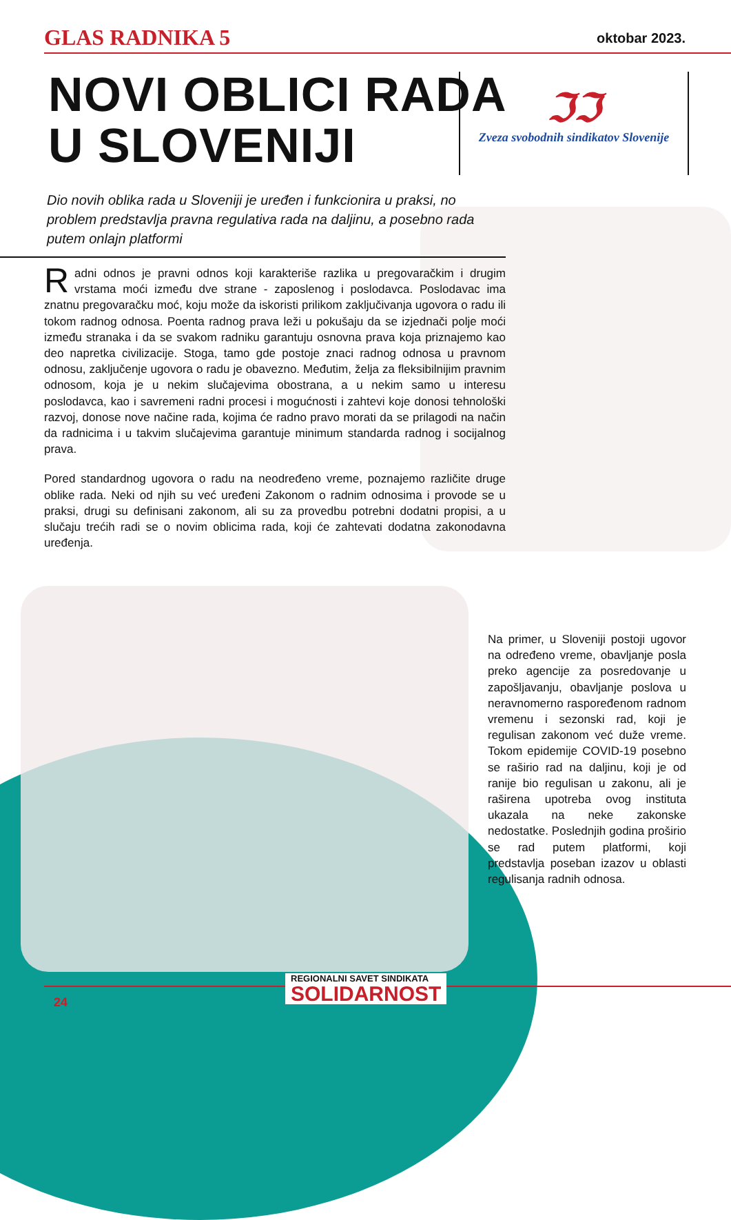GLAS RADNIKA 5 oktobar 2023.
NOVI OBLICI RADA
U SLOVENIJI
ℑℑ
Zveza svobodnih sindikatov Slovenije
Dio novih oblika rada u Sloveniji je uređen i funkcionira u praksi, no problem predstavlja pravna regulativa rada na daljinu, a posebno rada putem onlajn platformi
Radni odnos je pravni odnos koji karakteriše razlika u pregovaračkim i drugim vrstama moći između dve strane - zaposlenog i poslodavca. Poslodavac ima znatnu pregovaračku moć, koju može da iskoristi prilikom zaključivanja ugovora o radu ili tokom radnog odnosa. Poenta radnog prava leži u pokušaju da se izjednači polje moći između stranaka i da se svakom radniku garantuju osnovna prava koja priznajemo kao deo napretka civilizacije. Stoga, tamo gde postoje znaci radnog odnosa u pravnom odnosu, zaključenje ugovora o radu je obavezno. Međutim, želja za fleksibilnijim pravnim odnosom, koja je u nekim slučajevima obostrana, a u nekim samo u interesu poslodavca, kao i savremeni radni procesi i mogućnosti i zahtevi koje donosi tehnološki razvoj, donose nove načine rada, kojima će radno pravo morati da se prilagodi na način da radnicima i u takvim slučajevima garantuje minimum standarda radnog i socijalnog prava.
Pored standardnog ugovora o radu na neodređeno vreme, poznajemo različite druge oblike rada. Neki od njih su već uređeni Zakonom o radnim odnosima i provode se u praksi, drugi su definisani zakonom, ali su za provedbu potrebni dodatni propisi, a u slučaju trećih radi se o novim oblicima rada, koji će zahtevati dodatna zakonodavna uređenja.
Na primer, u Sloveniji postoji ugovor na određeno vreme, obavljanje posla preko agencije za posredovanje u zapošljavanju, obavljanje poslova u neravnomerno raspoređenom radnom vremenu i sezonski rad, koji je regulisan zakonom već duže vreme. Tokom epidemije COVID-19 posebno se raširio rad na daljinu, koji je od ranije bio regulisan u zakonu, ali je raširena upotreba ovog instituta ukazala na neke zakonske nedostatke. Poslednjih godina proširio se rad putem platformi, koji predstavlja poseban izazov u oblasti regulisanja radnih odnosa.
24
REGIONALNI SAVET SINDIKATA
SOLIDARNOST